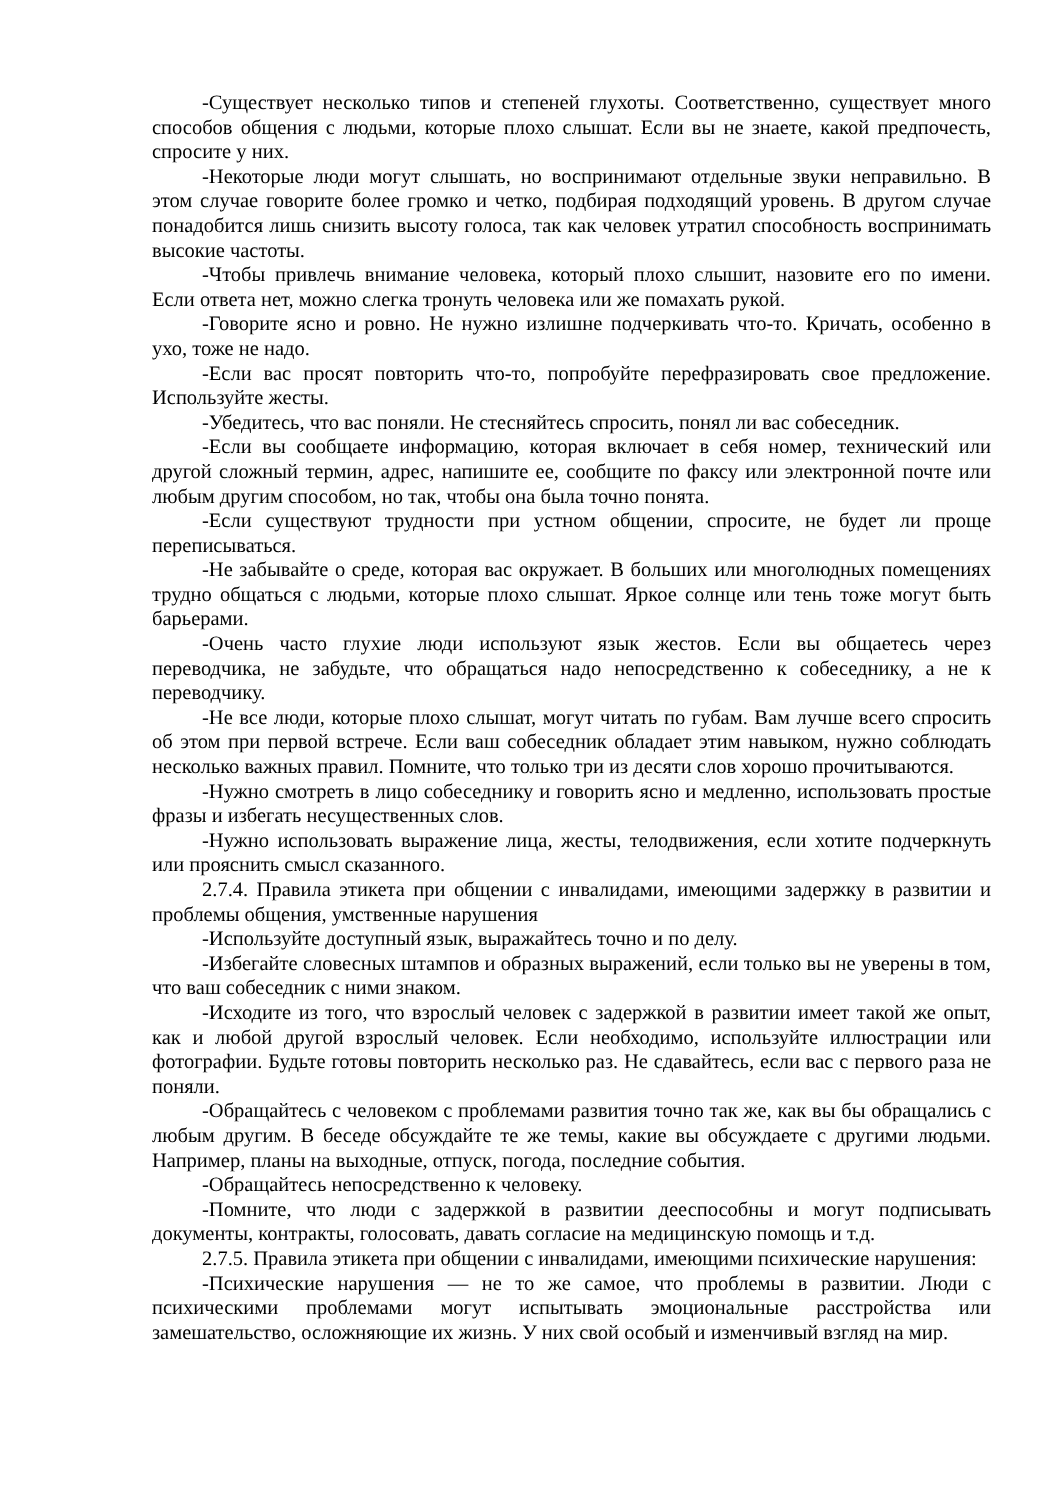-Существует несколько типов и степеней глухоты. Соответственно, существует много способов общения с людьми, которые плохо слышат. Если вы не знаете, какой предпочесть, спросите у них.
-Некоторые люди могут слышать, но воспринимают отдельные звуки неправильно. В этом случае говорите более громко и четко, подбирая подходящий уровень. В другом случае понадобится лишь снизить высоту голоса, так как человек утратил способность воспринимать высокие частоты.
-Чтобы привлечь внимание человека, который плохо слышит, назовите его по имени. Если ответа нет, можно слегка тронуть человека или же помахать рукой.
-Говорите ясно и ровно. Не нужно излишне подчеркивать что-то. Кричать, особенно в ухо, тоже не надо.
-Если вас просят повторить что-то, попробуйте перефразировать свое предложение. Используйте жесты.
-Убедитесь, что вас поняли. Не стесняйтесь спросить, понял ли вас собеседник.
-Если вы сообщаете информацию, которая включает в себя номер, технический или другой сложный термин, адрес, напишите ее, сообщите по факсу или электронной почте или любым другим способом, но так, чтобы она была точно понята.
-Если существуют трудности при устном общении, спросите, не будет ли проще переписываться.
-Не забывайте о среде, которая вас окружает. В больших или многолюдных помещениях трудно общаться с людьми, которые плохо слышат. Яркое солнце или тень тоже могут быть барьерами.
-Очень часто глухие люди используют язык жестов. Если вы общаетесь через переводчика, не забудьте, что обращаться надо непосредственно к собеседнику, а не к переводчику.
-Не все люди, которые плохо слышат, могут читать по губам. Вам лучше всего спросить об этом при первой встрече. Если ваш собеседник обладает этим навыком, нужно соблюдать несколько важных правил. Помните, что только три из десяти слов хорошо прочитываются.
-Нужно смотреть в лицо собеседнику и говорить ясно и медленно, использовать простые фразы и избегать несущественных слов.
-Нужно использовать выражение лица, жесты, телодвижения, если хотите подчеркнуть или прояснить смысл сказанного.
2.7.4. Правила этикета при общении с инвалидами, имеющими задержку в развитии и проблемы общения, умственные нарушения
-Используйте доступный язык, выражайтесь точно и по делу.
-Избегайте словесных штампов и образных выражений, если только вы не уверены в том, что ваш собеседник с ними знаком.
-Исходите из того, что взрослый человек с задержкой в развитии имеет такой же опыт, как и любой другой взрослый человек. Если необходимо, используйте иллюстрации или фотографии. Будьте готовы повторить несколько раз. Не сдавайтесь, если вас с первого раза не поняли.
-Обращайтесь с человеком с проблемами развития точно так же, как вы бы обращались с любым другим. В беседе обсуждайте те же темы, какие вы обсуждаете с другими людьми. Например, планы на выходные, отпуск, погода, последние события.
-Обращайтесь непосредственно к человеку.
-Помните, что люди с задержкой в развитии дееспособны и могут подписывать документы, контракты, голосовать, давать согласие на медицинскую помощь и т.д.
2.7.5. Правила этикета при общении с инвалидами, имеющими психические нарушения:
-Психические нарушения — не то же самое, что проблемы в развитии. Люди с психическими проблемами могут испытывать эмоциональные расстройства или замешательство, осложняющие их жизнь. У них свой особый и изменчивый взгляд на мир.